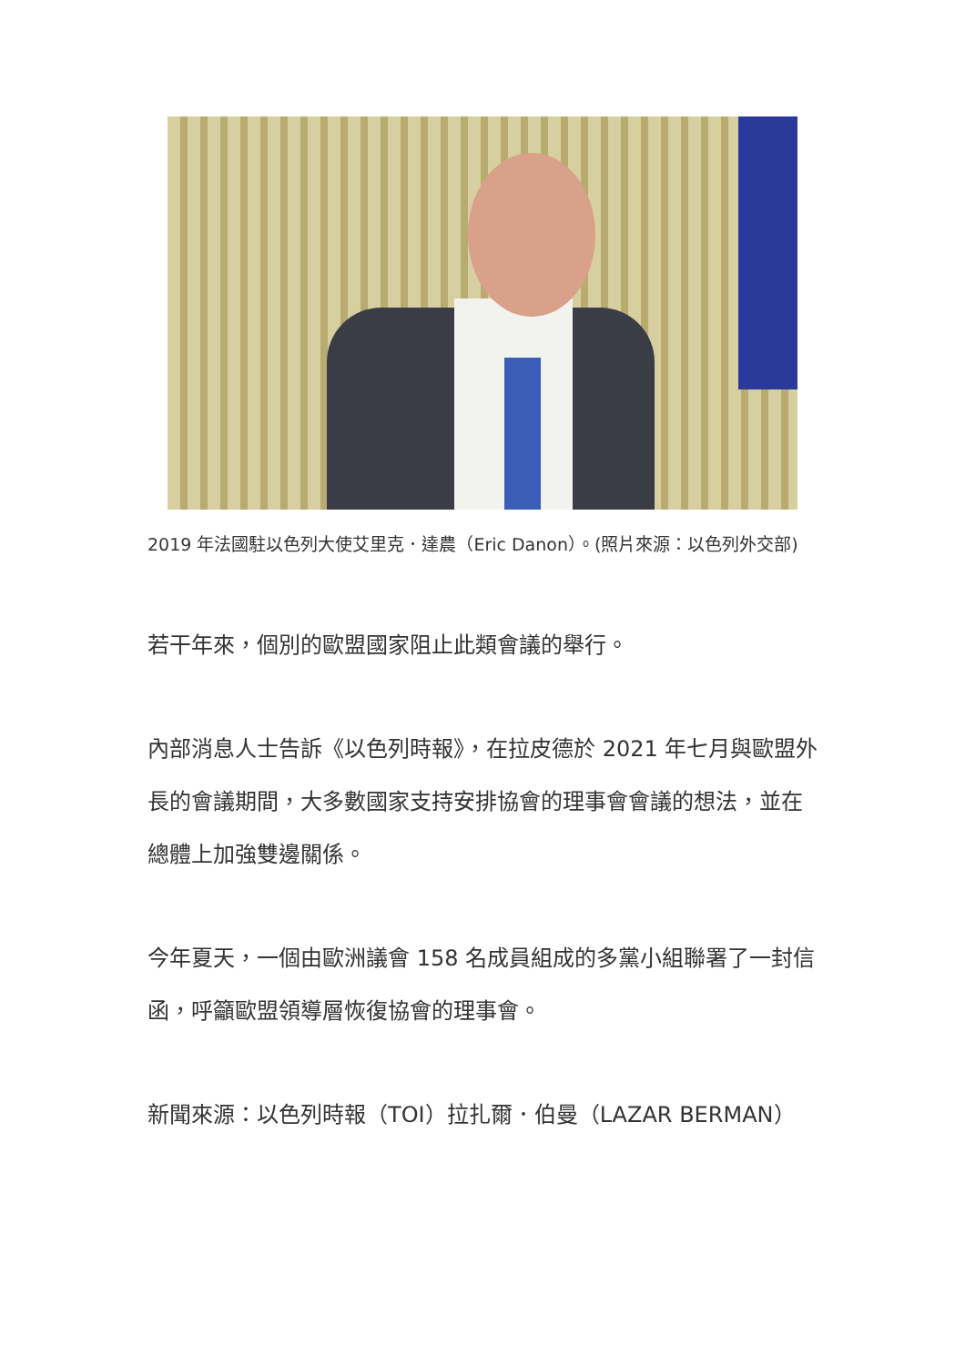2019 年法國駐以色列大使艾里克．達農（Eric Danon）。(照片來源：以色列外交部)
若干年來，個別的歐盟國家阻止此類會議的舉行。
內部消息人士告訴《以色列時報》，在拉皮德於 2021 年七月與歐盟外長的會議期間，大多數國家支持安排協會的理事會會議的想法，並在總體上加強雙邊關係。
今年夏天，一個由歐洲議會 158 名成員組成的多黨小組聯署了一封信函，呼籲歐盟領導層恢復協會的理事會。
新聞來源：以色列時報（TOI）拉扎爾．伯曼（LAZAR BERMAN）